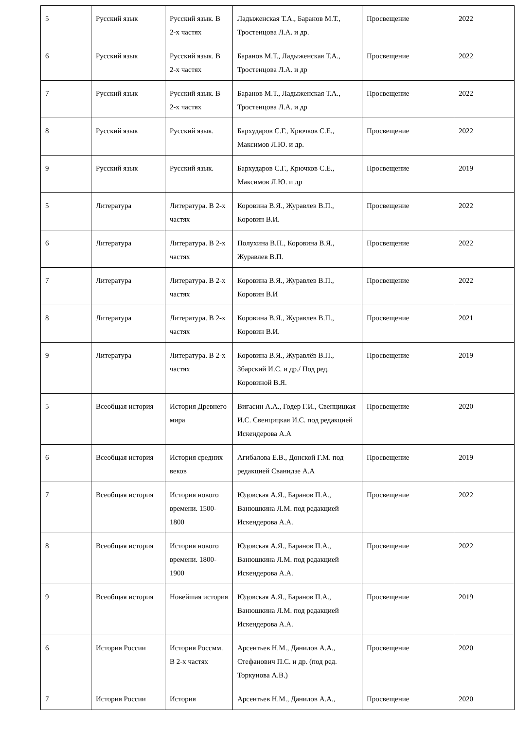| 5 | Русский язык | Русский язык. В 2-х частях | Ладыженская Т.А., Баранов М.Т., Тростенцова Л.А. и др. | Просвещение | 2022 |
| 6 | Русский язык | Русский язык. В 2-х частях | Баранов М.Т., Ладыженская Т.А., Тростенцова Л.А. и др | Просвещение | 2022 |
| 7 | Русский язык | Русский язык. В 2-х частях | Баранов М.Т., Ладыженская Т.А., Тростенцова Л.А. и др | Просвещение | 2022 |
| 8 | Русский язык | Русский язык. | Бархударов С.Г., Крючков С.Е., Максимов Л.Ю. и др. | Просвещение | 2022 |
| 9 | Русский язык | Русский язык. | Бархударов С.Г., Крючков С.Е., Максимов Л.Ю. и др | Просвещение | 2019 |
| 5 | Литература | Литература. В 2-х частях | Коровина В.Я., Журавлев В.П., Коровин В.И. | Просвещение | 2022 |
| 6 | Литература | Литература. В 2-х частях | Полухина В.П., Коровина В.Я., Журавлев В.П. | Просвещение | 2022 |
| 7 | Литература | Литература. В 2-х частях | Коровина В.Я., Журавлев В.П., Коровин В.И | Просвещение | 2022 |
| 8 | Литература | Литература. В 2-х частях | Коровина В.Я., Журавлев В.П., Коровин В.И. | Просвещение | 2021 |
| 9 | Литература | Литература. В 2-х частях | Коровина В.Я., Журавлёв В.П., Збарский И.С. и др./ Под ред. Коровиной В.Я. | Просвещение | 2019 |
| 5 | Всеобщая история | История Древнего мира | Вигасин А.А., Годер Г.И., Свенцицкая И.С. Свенцицкая И.С. под редакцией Искендерова А.А | Просвещение | 2020 |
| 6 | Всеобщая история | История средних веков | Агибалова Е.В., Донской Г.М. под редакцией Сванидзе А.А | Просвещение | 2019 |
| 7 | Всеобщая история | История нового времени. 1500-1800 | Юдовская А.Я., Баранов П.А., Ванюшкина Л.М. под редакцией Искендерова А.А. | Просвещение | 2022 |
| 8 | Всеобщая история | История нового времени. 1800-1900 | Юдовская А.Я., Баранов П.А., Ванюшкина Л.М. под редакцией Искендерова А.А. | Просвещение | 2022 |
| 9 | Всеобщая история | Новейшая история | Юдовская А.Я., Баранов П.А., Ванюшкина Л.М. под редакцией Искендерова А.А. | Просвещение | 2019 |
| 6 | История России | История Россмм. В 2-х частях | Арсентьев Н.М., Данилов А.А., Стефанович П.С. и др. (под ред. Торкунова А.В.) | Просвещение | 2020 |
| 7 | История России | История | Арсентьев Н.М., Данилов А.А., | Просвещение | 2020 |